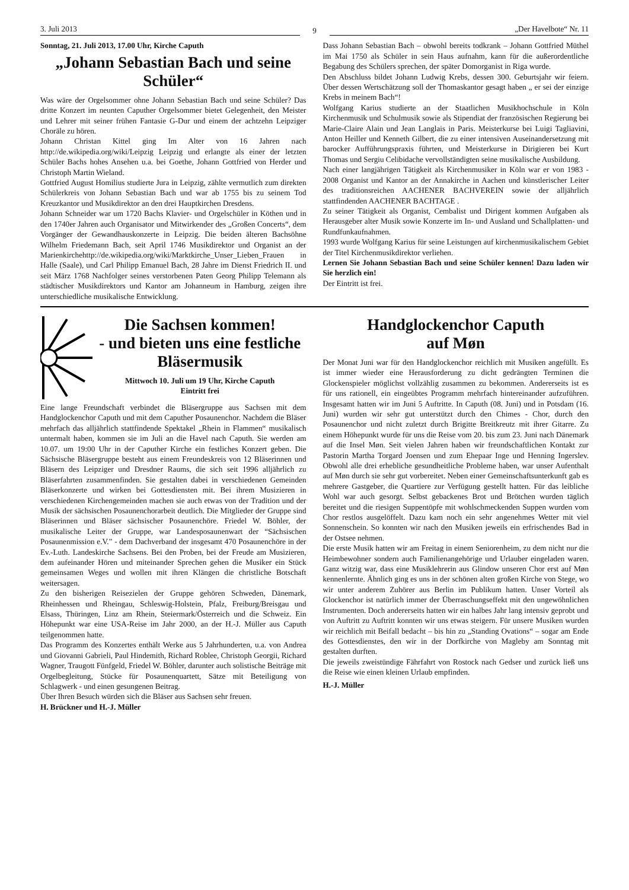3. Juli 2013
9
„Der Havelbote“ Nr. 11
Sonntag, 21. Juli 2013, 17.00 Uhr, Kirche Caputh
„Johann Sebastian Bach und seine Schüler“
Was wäre der Orgelsommer ohne Johann Sebastian Bach und seine Schüler? Das dritte Konzert im neunten Caputher Orgelsommer bietet Gelegenheit, den Meister und Lehrer mit seiner frühen Fantasie G-Dur und einem der achtzehn Leipziger Choräle zu hören.
Johann Christan Kittel ging Im Alter von 16 Jahren nach http://de.wikipedia.org/wiki/Leipzig Leipzig und erlangte als einer der letzten Schüler Bachs hohes Ansehen u.a. bei Goethe, Johann Gottfried von Herder und Christoph Martin Wieland.
Gottfried August Homilius studierte Jura in Leipzig, zählte vermutlich zum direkten Schülerkreis von Johann Sebastian Bach und war ab 1755 bis zu seinem Tod Kreuzkantor und Musikdirektor an den drei Hauptkirchen Dresdens.
Johann Schneider war um 1720 Bachs Klavier- und Orgelschüler in Köthen und in den 1740er Jahren auch Organisator und Mitwirkender des „Großen Concerts“, dem Vorgänger der Gewandhauskonzerte in Leipzig. Die beiden älteren Bachsöhne Wilhelm Friedemann Bach, seit April 1746 Musikdirektor und Organist an der Marienkirchehttp://de.wikipedia.org/wiki/Marktkirche_Unser_Lieben_Frauen in Halle (Saale), und Carl Philipp Emanuel Bach, 28 Jahre im Dienst Friedrich II. und seit März 1768 Nachfolger seines verstorbenen Paten Georg Philipp Telemann als städtischer Musikdirektors und Kantor am Johanneum in Hamburg, zeigen ihre unterschiedliche musikalische Entwicklung.
Dass Johann Sebastian Bach – obwohl bereits todkrank – Johann Gottfried Müthel im Mai 1750 als Schüler in sein Haus aufnahm, kann für die außerordentliche Begabung des Schülers sprechen, der später Domorganist in Riga wurde.
Den Abschluss bildet Johann Ludwig Krebs, dessen 300. Geburtsjahr wir feiern. Über dessen Wertschätzung soll der Thomaskantor gesagt haben „ er sei der einzige Krebs in meinem Bach“!
Wolfgang Karius studierte an der Staatlichen Musikhochschule in Köln Kirchenmusik und Schulmusik sowie als Stipendiat der französischen Regierung bei Marie-Claire Alain und Jean Langlais in Paris. Meisterkurse bei Luigi Tagliavini, Anton Heiller und Kenneth Gilbert, die zu einer intensiven Auseinandersetzung mit barocker Aufführungspraxis führten, und Meisterkurse in Dirigieren bei Kurt Thomas und Sergiu Celibidache vervollständigten seine musikalische Ausbildung.
Nach einer langjährigen Tätigkeit als Kirchenmusiker in Köln war er von 1983 - 2008 Organist und Kantor an der Annakirche in Aachen und künstlerischer Leiter des traditionsreichen AACHENER BACHVEREIN sowie der alljährlich stattfindenden AACHENER BACHTAGE .
Zu seiner Tätigkeit als Organist, Cembalist und Dirigent kommen Aufgaben als Herausgeber alter Musik sowie Konzerte im In- und Ausland und Schallplatten- und Rundfunkaufnahmen.
1993 wurde Wolfgang Karius für seine Leistungen auf kirchenmusikalischem Gebiet der Titel Kirchenmusikdirektor verliehen.
Lernen Sie Johann Sebastian Bach und seine Schüler kennen! Dazu laden wir Sie herzlich ein!
Der Eintritt ist frei.
Die Sachsen kommen!
- und bieten uns eine festliche Bläsermusik
Mittwoch 10. Juli um 19 Uhr, Kirche Caputh
Eintritt frei
Eine lange Freundschaft verbindet die Bläsergruppe aus Sachsen mit dem Handglockenchor Caputh und mit dem Caputher Posaunenchor. Nachdem die Bläser mehrfach das alljährlich stattfindende Spektakel „Rhein in Flammen“ musikalisch untermalt haben, kommen sie im Juli an die Havel nach Caputh. Sie werden am 10.07. um 19:00 Uhr in der Caputher Kirche ein festliches Konzert geben. Die Sächsische Bläsergruppe besteht aus einem Freundeskreis von 12 Bläserinnen und Bläsern des Leipziger und Dresdner Raums, die sich seit 1996 alljährlich zu Bläserfahrten zusammenfinden. Sie gestalten dabei in verschiedenen Gemeinden Bläserkonzerte und wirken bei Gottesdiensten mit. Bei ihrem Musizieren in verschiedenen Kirchengemeinden machen sie auch etwas von der Tradition und der Musik der sächsischen Posaunenchorarbeit deutlich. Die Mitglieder der Gruppe sind Bläserinnen und Bläser sächsischer Posaunenchöre. Friedel W. Böhler, der musikalische Leiter der Gruppe, war Landesposaunenwart der “Sächsischen Posaunenmission e.V.” - dem Dachverband der insgesamt 470 Posaunenchöre in der Ev.-Luth. Landeskirche Sachsens. Bei den Proben, bei der Freude am Musizieren, dem aufeinander Hören und miteinander Sprechen gehen die Musiker ein Stück gemeinsamen Weges und wollen mit ihren Klängen die christliche Botschaft weitersagen.
Zu den bisherigen Reisezielen der Gruppe gehören Schweden, Dänemark, Rheinhessen und Rheingau, Schleswig-Holstein, Pfalz, Freiburg/Breisgau und Elsass, Thüringen, Linz am Rhein, Steiermark/Österreich und die Schweiz. Ein Höhepunkt war eine USA-Reise im Jahr 2000, an der H.-J. Müller aus Caputh teilgenommen hatte.
Das Programm des Konzertes enthält Werke aus 5 Jahrhunderten, u.a. von Andrea und Giovanni Gabrieli, Paul Hindemith, Richard Roblee, Christoph Georgii, Richard Wagner, Traugott Fünfgeld, Friedel W. Böhler, darunter auch solistische Beiträge mit Orgelbegleitung, Stücke für Posaunenquartett, Sätze mit Beteiligung von Schlagwerk - und einen gesungenen Beitrag.
Über Ihren Besuch würden sich die Bläser aus Sachsen sehr freuen.
H. Brückner und H.-J. Müller
Handglockenchor Caputh
auf Møn
Der Monat Juni war für den Handglockenchor reichlich mit Musiken angefüllt. Es ist immer wieder eine Herausforderung zu dicht gedrängten Terminen die Glockenspieler möglichst vollzählig zusammen zu bekommen. Andererseits ist es für uns rationell, ein eingeübtes Programm mehrfach hintereinander aufzuführen. Insgesamt hatten wir im Juni 5 Auftritte. In Caputh (08. Juni) und in Potsdam (16. Juni) wurden wir sehr gut unterstützt durch den Chimes - Chor, durch den Posaunenchor und nicht zuletzt durch Brigitte Breitkreutz mit ihrer Gitarre. Zu einem Höhepunkt wurde für uns die Reise vom 20. bis zum 23. Juni nach Dänemark auf die Insel Møn. Seit vielen Jahren haben wir freundschaftlichen Kontakt zur Pastorin Martha Torgard Joensen und zum Ehepaar Inge und Henning Ingerslev. Obwohl alle drei erhebliche gesundheitliche Probleme haben, war unser Aufenthalt auf Møn durch sie sehr gut vorbereitet. Neben einer Gemeinschaftsunterkunft gab es mehrere Gastgeber, die Quartiere zur Verfügung gestellt hatten. Für das leibliche Wohl war auch gesorgt. Selbst gebackenes Brot und Brötchen wurden täglich bereitet und die riesigen Suppentöpfe mit wohlschmeckenden Suppen wurden vom Chor restlos ausgelöffelt. Dazu kam noch ein sehr angenehmes Wetter mit viel Sonnenschein. So konnten wir nach den Musiken jeweils ein erfrischendes Bad in der Ostsee nehmen.
Die erste Musik hatten wir am Freitag in einem Seniorenheim, zu dem nicht nur die Heimbewohner sondern auch Familienangehörige und Urlauber eingeladen waren. Ganz witzig war, dass eine Musiklehrerin aus Glindow unseren Chor erst auf Møn kennenlernte. Ähnlich ging es uns in der schönen alten großen Kirche von Stege, wo wir unter anderem Zuhörer aus Berlin im Publikum hatten. Unser Vorteil als Glockenchor ist natürlich immer der Überraschungseffekt mit den ungewöhnlichen Instrumenten. Doch andererseits hatten wir ein halbes Jahr lang intensiv geprobt und von Auftritt zu Auftritt konnten wir uns etwas steigern. Für unsere Musiken wurden wir reichlich mit Beifall bedacht – bis hin zu „Standing Ovations“ – sogar am Ende des Gottesdienstes, den wir in der Dorfkirche von Magleby am Sonntag mit gestalten durften.
Die jeweils zweistündige Fährfahrt von Rostock nach Gedser und zurück ließ uns die Reise wie einen kleinen Urlaub empfinden.
H.-J. Müller